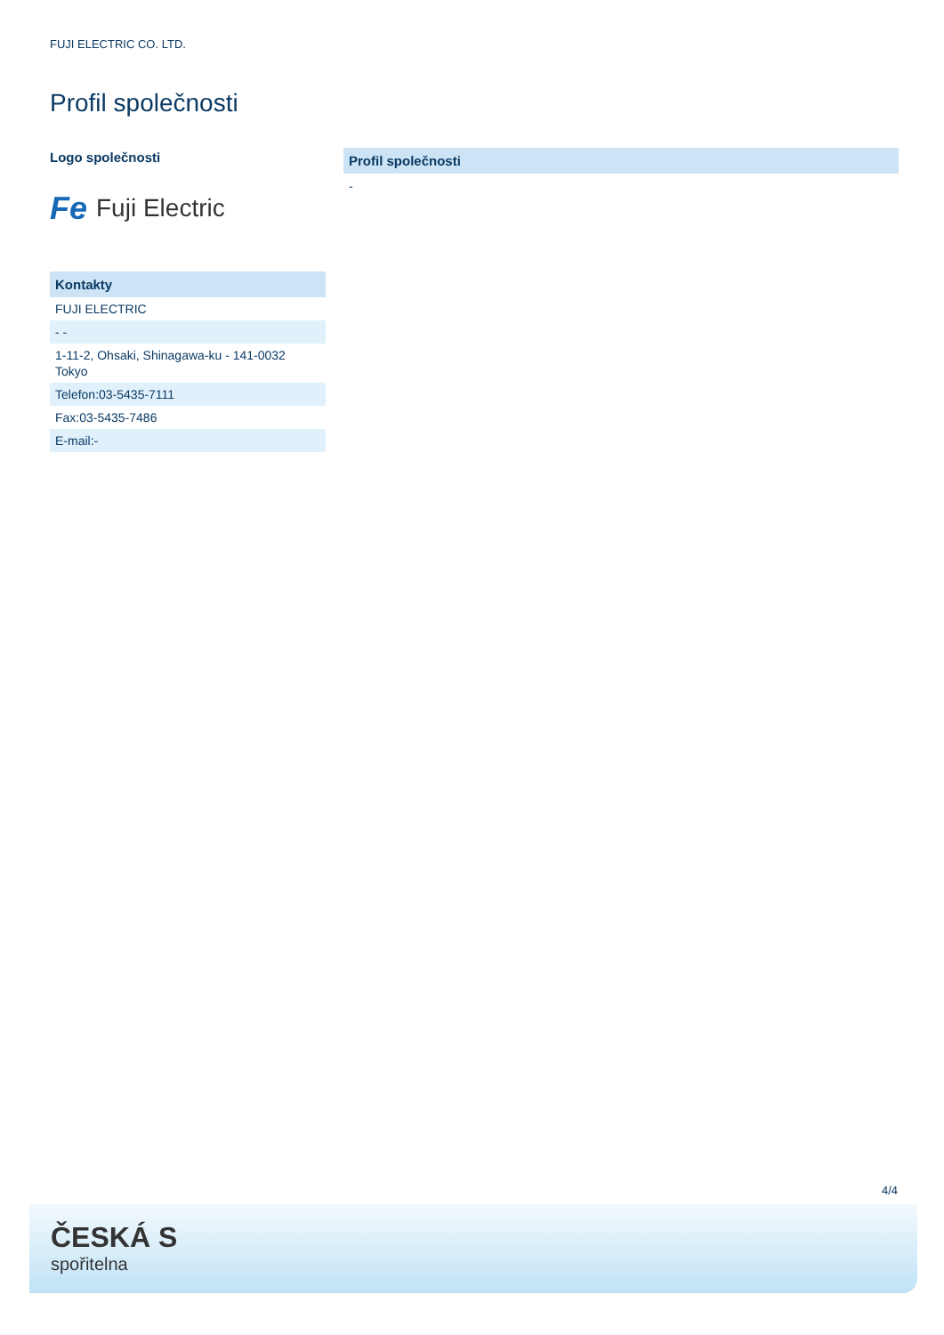FUJI ELECTRIC CO. LTD.
Profil společnosti
Logo společnosti
Fe Fuji Electric
| Kontakty |
| --- |
| FUJI ELECTRIC |
| - - |
| 1-11-2, Ohsaki, Shinagawa-ku - 141-0032 Tokyo |
| Telefon:03-5435-7111 |
| Fax:03-5435-7486 |
| E-mail:- |
Profil společnosti
-
4/4
ČESKÁ S
spořitelna